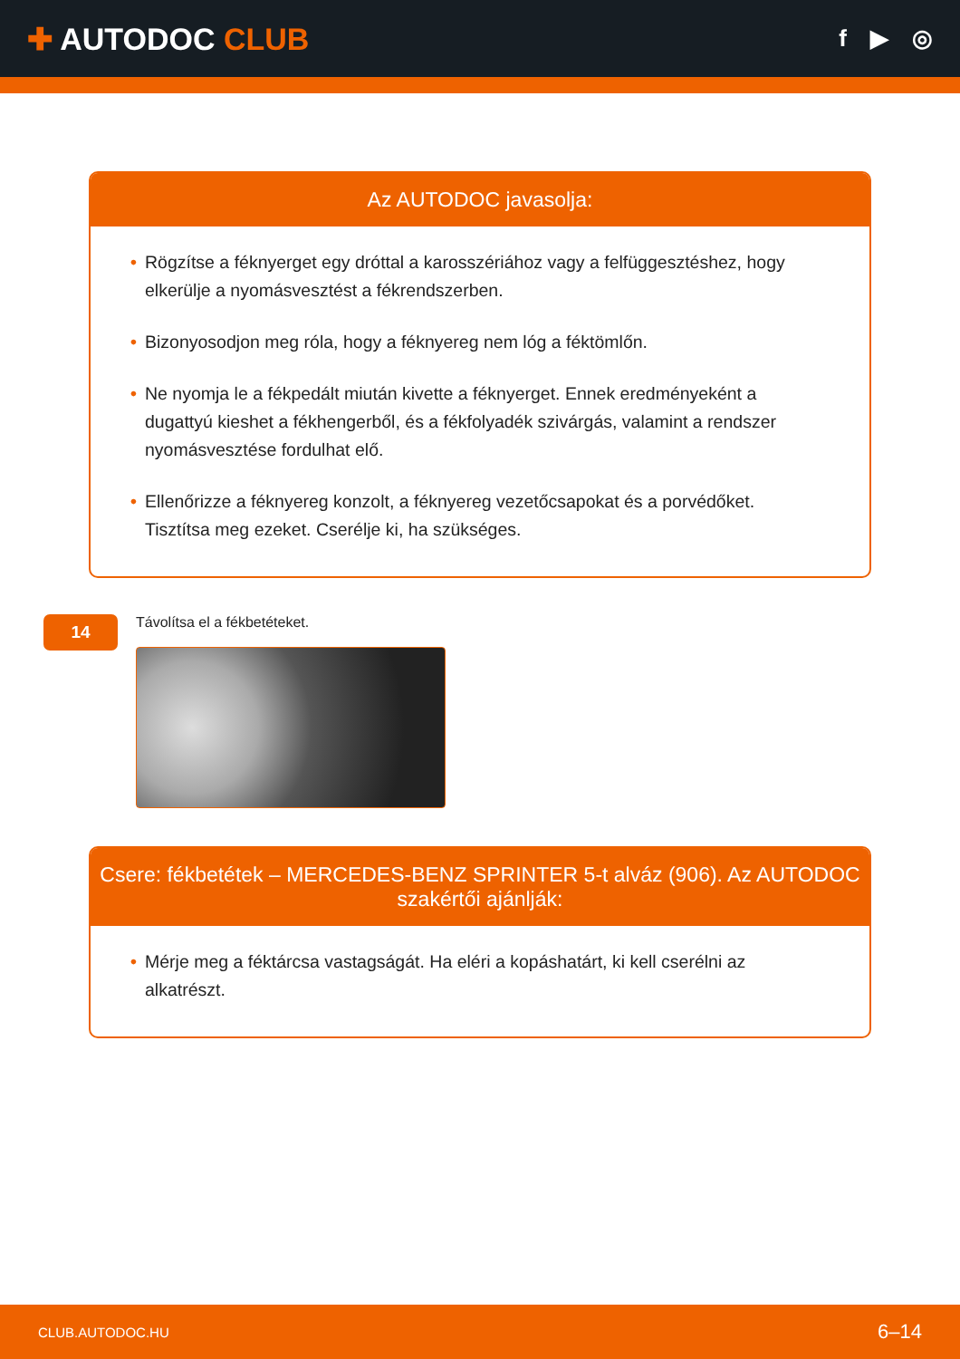✚ AUTODOC CLUB
f ▶ ◎
Az AUTODOC javasolja:
• Rögzítse a féknyerget egy dróttal a karosszériához vagy a felfüggesztéshez, hogy elkerülje a nyomásvesztést a fékrendszerben.
• Bizonyosodjon meg róla, hogy a féknyereg nem lóg a féktömlőn.
• Ne nyomja le a fékpedált miután kivette a féknyerget. Ennek eredményeként a dugattyú kieshet a fékhengerből, és a fékfolyadék szivárgás, valamint a rendszer nyomásvesztése fordulhat elő.
• Ellenőrizze a féknyereg konzolt, a féknyereg vezetőcsapokat és a porvédőket. Tisztítsa meg ezeket. Cserélje ki, ha szükséges.
14
Távolítsa el a fékbetéteket.
Csere: fékbetétek – MERCEDES-BENZ SPRINTER 5-t alváz (906). Az AUTODOC szakértői ajánlják:
• Mérje meg a féktárcsa vastagságát. Ha eléri a kopáshatárt, ki kell cserélni az alkatrészt.
CLUB.AUTODOC.HU 6–14